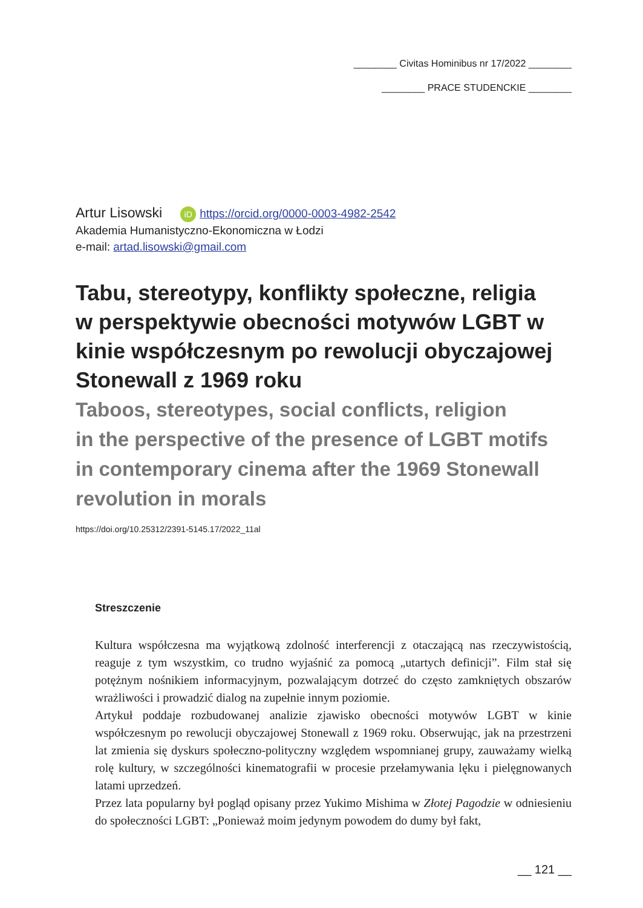________ Civitas Hominibus nr 17/2022 ________
________ PRACE STUDENCKIE ________
Artur Lisowski iD https://orcid.org/0000-0003-4982-2542
Akademia Humanistyczno-Ekonomiczna w Łodzi
e-mail: artad.lisowski@gmail.com
Tabu, stereotypy, konflikty społeczne, religia
w perspektywie obecności motywów LGBT w kinie współczesnym po rewolucji obyczajowej Stonewall z 1969 roku
Taboos, stereotypes, social conflicts, religion
in the perspective of the presence of LGBT motifs
in contemporary cinema after the 1969 Stonewall revolution in morals
https://doi.org/10.25312/2391-5145.17/2022_11al
Streszczenie
Kultura współczesna ma wyjątkową zdolność interferencji z otaczającą nas rzeczywistością, reaguje z tym wszystkim, co trudno wyjaśnić za pomocą „utartych definicji”. Film stał się potężnym nośnikiem informacyjnym, pozwalającym dotrzeć do często zamkniętych obszarów wrażliwości i prowadzić dialog na zupełnie innym poziomie.
Artykuł poddaje rozbudowanej analizie zjawisko obecności motywów LGBT w kinie współczesnym po rewolucji obyczajowej Stonewall z 1969 roku. Obserwując, jak na przestrzeni lat zmienia się dyskurs społeczno-polityczny względem wspomnianej grupy, zauważamy wielką rolę kultury, w szczególności kinematografii w procesie przełamywania lęku i pielęgnowanych latami uprzedzeń.
Przez lata popularny był pogląd opisany przez Yukimo Mishima w Złotej Pagodzie w odniesieniu do społeczności LGBT: „Ponieważ moim jedynym powodem do dumy był fakt,
__ 121 __